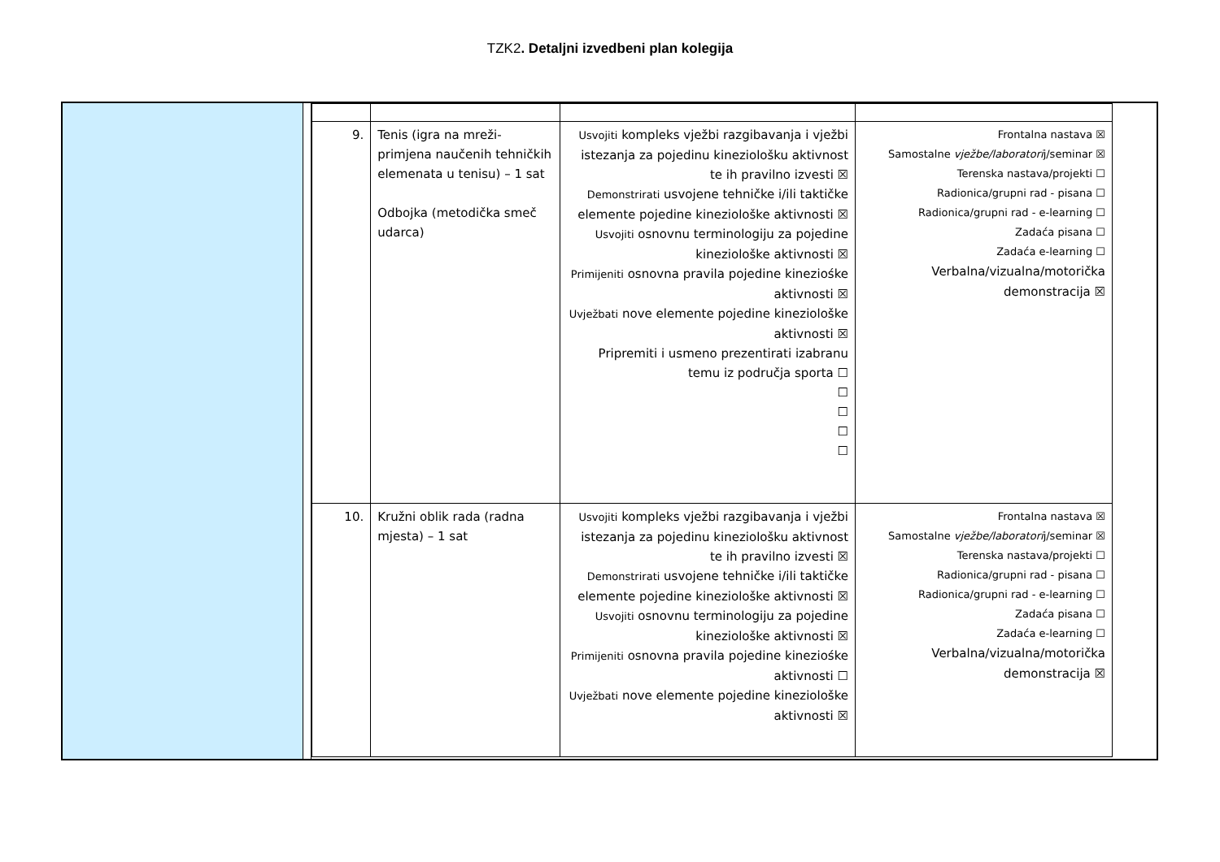TZK2. Detaljni izvedbeni plan kolegija
| 9. | Tenis (igra na mreži-primjena naučenih tehničkih elemenata u tenisu) – 1 sat Odbojka (metodička smeč udarca) | Usvojiti kompleks vježbi razgibavanja i vježbi istezanja za pojedinu kineziološku aktivnost te ih pravilno izvesti ☒ Demonstrirati usvojene tehničke i/ili taktičke elemente pojedine kineziološke aktivnosti ☒ Usvojiti osnovnu terminologiju za pojedine kineziološke aktivnosti ☒ Primijeniti osnovna pravila pojedine kineziośke aktivnosti ☒ Uvježbati nove elemente pojedine kineziološke aktivnosti ☒ Pripremiti i usmeno prezentirati izabranu temu iz područja sporta ☐ ☐ ☐ ☐ ☐ | Frontalna nastava ☒ Samostalne vježbe/laboratori j/seminar ☒ Terenska nastava/projekti ☐ Radionica/grupni rad - pisana ☐ Radionica/grupni rad - e-learning ☐ Zadaća pisana ☐ Zadaća e-learning ☐ Verbalna/vizualna/motorička demonstracija ☒ |
| 10. | Kružni oblik rada (radna mjesta) – 1 sat | Usvojiti kompleks vježbi razgibavanja i vježbi istezanja za pojedinu kineziološku aktivnost te ih pravilno izvesti ☒ Demonstrirati usvojene tehničke i/ili taktičke elemente pojedine kineziološke aktivnosti ☒ Usvojiti osnovnu terminologiju za pojedine kineziološke aktivnosti ☒ Primijeniti osnovna pravila pojedine kineziośke aktivnosti ☐ Uvježbati nove elemente pojedine kineziološke aktivnosti ☒ | Frontalna nastava ☒ Samostalne vježbe/laboratori j/seminar ☒ Terenska nastava/projekti ☐ Radionica/grupni rad - pisana ☐ Radionica/grupni rad - e-learning ☐ Zadaća pisana ☐ Zadaća e-learning ☐ Verbalna/vizualna/motorička demonstracija ☒ |